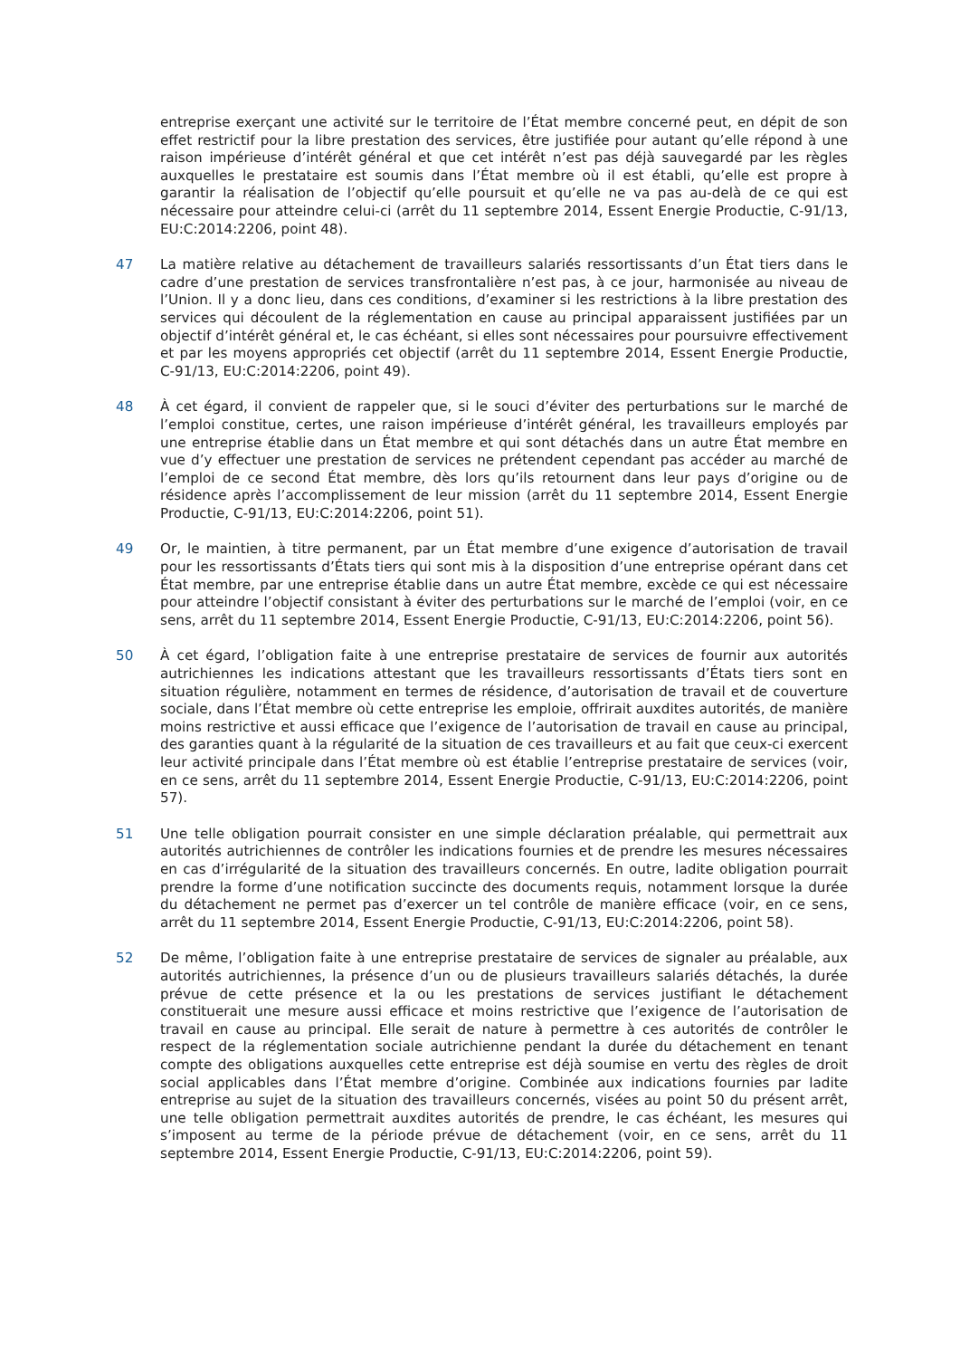entreprise exerçant une activité sur le territoire de l’État membre concerné peut, en dépit de son effet restrictif pour la libre prestation des services, être justifiée pour autant qu’elle répond à une raison impérieuse d’intérêt général et que cet intérêt n’est pas déjà sauvegardé par les règles auxquelles le prestataire est soumis dans l’État membre où il est établi, qu’elle est propre à garantir la réalisation de l’objectif qu’elle poursuit et qu’elle ne va pas au-delà de ce qui est nécessaire pour atteindre celui-ci (arrêt du 11 septembre 2014, Essent Energie Productie, C-91/13, EU:C:2014:2206, point 48).
47 La matière relative au détachement de travailleurs salariés ressortissants d’un État tiers dans le cadre d’une prestation de services transfrontalière n’est pas, à ce jour, harmonisée au niveau de l’Union. Il y a donc lieu, dans ces conditions, d’examiner si les restrictions à la libre prestation des services qui découlent de la réglementation en cause au principal apparaissent justifiées par un objectif d’intérêt général et, le cas échéant, si elles sont nécessaires pour poursuivre effectivement et par les moyens appropriés cet objectif (arrêt du 11 septembre 2014, Essent Energie Productie, C-91/13, EU:C:2014:2206, point 49).
48 À cet égard, il convient de rappeler que, si le souci d’éviter des perturbations sur le marché de l’emploi constitue, certes, une raison impérieuse d’intérêt général, les travailleurs employés par une entreprise établie dans un État membre et qui sont détachés dans un autre État membre en vue d’y effectuer une prestation de services ne prétendent cependant pas accéder au marché de l’emploi de ce second État membre, dès lors qu’ils retournent dans leur pays d’origine ou de résidence après l’accomplissement de leur mission (arrêt du 11 septembre 2014, Essent Energie Productie, C-91/13, EU:C:2014:2206, point 51).
49 Or, le maintien, à titre permanent, par un État membre d’une exigence d’autorisation de travail pour les ressortissants d’États tiers qui sont mis à la disposition d’une entreprise opérant dans cet État membre, par une entreprise établie dans un autre État membre, excède ce qui est nécessaire pour atteindre l’objectif consistant à éviter des perturbations sur le marché de l’emploi (voir, en ce sens, arrêt du 11 septembre 2014, Essent Energie Productie, C-91/13, EU:C:2014:2206, point 56).
50 À cet égard, l’obligation faite à une entreprise prestataire de services de fournir aux autorités autrichiennes les indications attestant que les travailleurs ressortissants d’États tiers sont en situation régulière, notamment en termes de résidence, d’autorisation de travail et de couverture sociale, dans l’État membre où cette entreprise les emploie, offrirait auxdites autorités, de manière moins restrictive et aussi efficace que l’exigence de l’autorisation de travail en cause au principal, des garanties quant à la régularité de la situation de ces travailleurs et au fait que ceux-ci exercent leur activité principale dans l’État membre où est établie l’entreprise prestataire de services (voir, en ce sens, arrêt du 11 septembre 2014, Essent Energie Productie, C-91/13, EU:C:2014:2206, point 57).
51 Une telle obligation pourrait consister en une simple déclaration préalable, qui permettrait aux autorités autrichiennes de contrôler les indications fournies et de prendre les mesures nécessaires en cas d’irrégularité de la situation des travailleurs concernés. En outre, ladite obligation pourrait prendre la forme d’une notification succincte des documents requis, notamment lorsque la durée du détachement ne permet pas d’exercer un tel contrôle de manière efficace (voir, en ce sens, arrêt du 11 septembre 2014, Essent Energie Productie, C-91/13, EU:C:2014:2206, point 58).
52 De même, l’obligation faite à une entreprise prestataire de services de signaler au préalable, aux autorités autrichiennes, la présence d’un ou de plusieurs travailleurs salariés détachés, la durée prévue de cette présence et la ou les prestations de services justifiant le détachement constituerait une mesure aussi efficace et moins restrictive que l’exigence de l’autorisation de travail en cause au principal. Elle serait de nature à permettre à ces autorités de contrôler le respect de la réglementation sociale autrichienne pendant la durée du détachement en tenant compte des obligations auxquelles cette entreprise est déjà soumise en vertu des règles de droit social applicables dans l’État membre d’origine. Combinée aux indications fournies par ladite entreprise au sujet de la situation des travailleurs concernés, visées au point 50 du présent arrêt, une telle obligation permettrait auxdites autorités de prendre, le cas échéant, les mesures qui s’imposent au terme de la période prévue de détachement (voir, en ce sens, arrêt du 11 septembre 2014, Essent Energie Productie, C-91/13, EU:C:2014:2206, point 59).